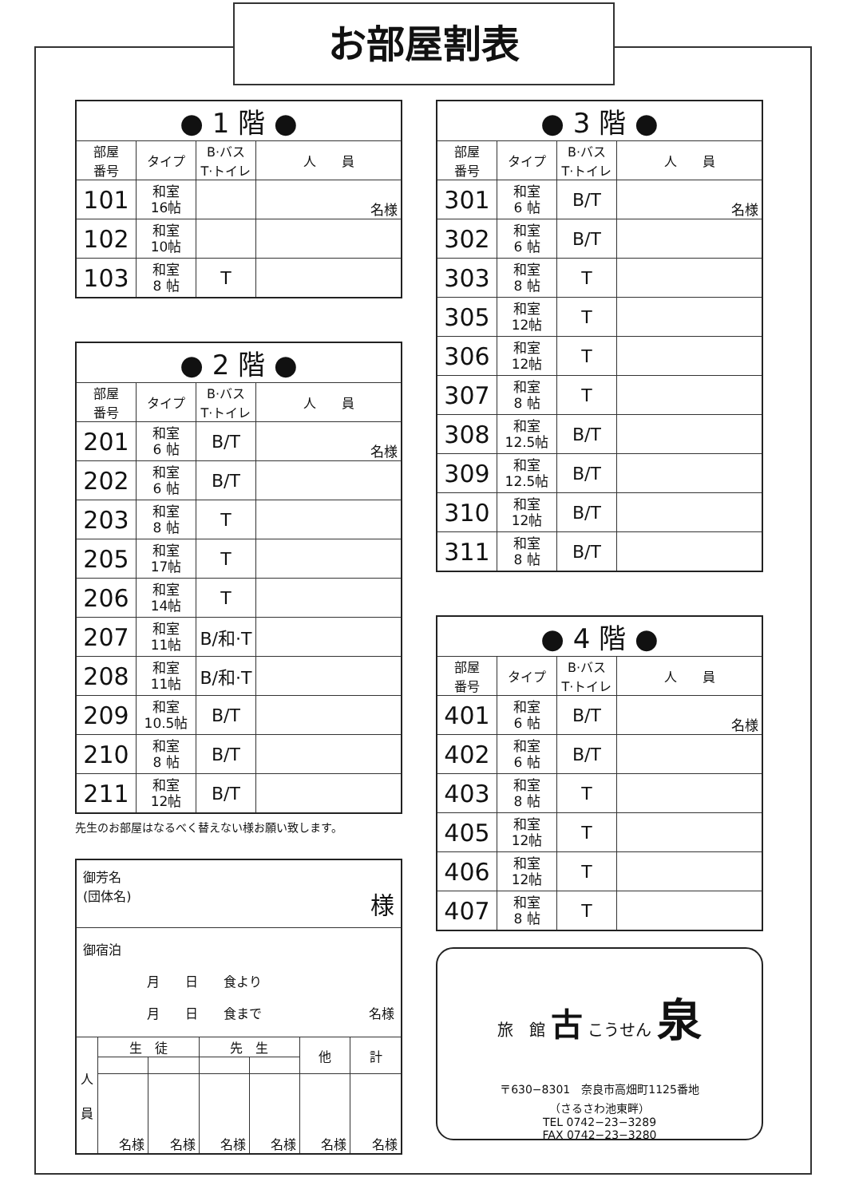お部屋割表
| ● 1 階 ● | | | |
| --- | --- | --- | --- |
| 部屋 番号 | タイプ | B·バス T·トイレ | 人 員 |
| 101 | 和室 16帖 | | 名様 |
| 102 | 和室 10帖 | | |
| 103 | 和室 8 帖 | T | |
| ● 2 階 ● | | | |
| --- | --- | --- | --- |
| 部屋 番号 | タイプ | B·バス T·トイレ | 人 員 |
| 201 | 和室 6 帖 | B/T | 名様 |
| 202 | 和室 6 帖 | B/T | |
| 203 | 和室 8 帖 | T | |
| 205 | 和室 17帖 | T | |
| 206 | 和室 14帖 | T | |
| 207 | 和室 11帖 | B/和·T | |
| 208 | 和室 11帖 | B/和·T | |
| 209 | 和室 10.5帖 | B/T | |
| 210 | 和室 8 帖 | B/T | |
| 211 | 和室 12帖 | B/T | |
先生のお部屋はなるべく替えない様お願い致します。
| 御芳名 (団体名) 様 | | | | | | |
| 御宿泊 月 日 食より 月 日 食まで 名様 | | | | | | |
| 人 員 | 生 徒 | | 先 生 | | 他 | 計 |
| | 名様 | 名様 | 名様 | 名様 | 名様 | 名様 |
| ● 3 階 ● | | | |
| --- | --- | --- | --- |
| 部屋 番号 | タイプ | B·バス T·トイレ | 人 員 |
| 301 | 和室 6 帖 | B/T | 名様 |
| 302 | 和室 6 帖 | B/T | |
| 303 | 和室 8 帖 | T | |
| 305 | 和室 12帖 | T | |
| 306 | 和室 12帖 | T | |
| 307 | 和室 8 帖 | T | |
| 308 | 和室 12.5帖 | B/T | |
| 309 | 和室 12.5帖 | B/T | |
| 310 | 和室 12帖 | B/T | |
| 311 | 和室 8 帖 | B/T | |
| ● 4 階 ● | | | |
| --- | --- | --- | --- |
| 部屋 番号 | タイプ | B·バス T·トイレ | 人 員 |
| 401 | 和室 6 帖 | B/T | 名様 |
| 402 | 和室 6 帖 | B/T | |
| 403 | 和室 8 帖 | T | |
| 405 | 和室 12帖 | T | |
| 406 | 和室 12帖 | T | |
| 407 | 和室 8 帖 | T | |
旅　館 古 こうせん 泉
〒630−8301　奈良市高畑町1125番地
（さるさわ池東畔）
TEL 0742−23−3289
FAX 0742−23−3280